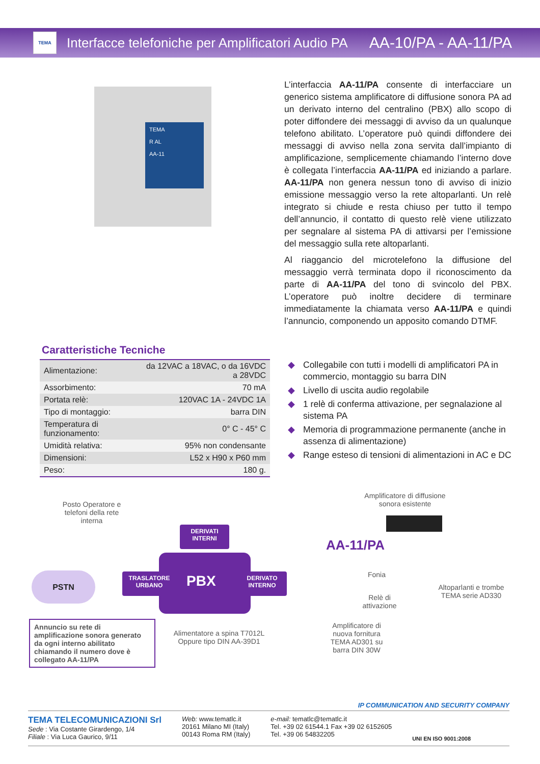TEMA
Interfacce telefoniche per Amplificatori Audio PA AA-10/PA - AA-11/PA
TEMA
R AL
AA-11
L’interfaccia AA-11/PA consente di interfacciare un generico sistema amplificatore di diffusione sonora PA ad un derivato interno del centralino (PBX) allo scopo di poter diffondere dei messaggi di avviso da un qualunque telefono abilitato. L’operatore può quindi diffondere dei messaggi di avviso nella zona servita dall’impianto di amplificazione, semplicemente chiamando l’interno dove è collegata l’interfaccia AA-11/PA ed iniziando a parlare. AA-11/PA non genera nessun tono di avviso di inizio emissione messaggio verso la rete altoparlanti. Un relè integrato si chiude e resta chiuso per tutto il tempo dell’annuncio, il contatto di questo relè viene utilizzato per segnalare al sistema PA di attivarsi per l’emissione del messaggio sulla rete altoparlanti.
Al riaggancio del microtelefono la diffusione del messaggio verrà terminata dopo il riconoscimento da parte di AA-11/PA del tono di svincolo del PBX. L’operatore può inoltre decidere di terminare immediatamente la chiamata verso AA-11/PA e quindi l’annuncio, componendo un apposito comando DTMF.
Caratteristiche Tecniche
| Alimentazione: | da 12VAC a 18VAC, o da 16VDC a 28VDC |
| Assorbimento: | 70 mA |
| Portata relè: | 120VAC 1A - 24VDC 1A |
| Tipo di montaggio: | barra DIN |
| Temperatura di funzionamento: | 0° C - 45° C |
| Umidità relativa: | 95% non condensante |
| Dimensioni: | L52 x H90 x P60 mm |
| Peso: | 180 g. |
◆ Collegabile con tutti i modelli di amplificatori PA in commercio, montaggio su barra DIN
◆ Livello di uscita audio regolabile
◆ 1 relè di conferma attivazione, per segnalazione al sistema PA
◆ Memoria di programmazione permanente (anche in assenza di alimentazione)
◆ Range esteso di tensioni di alimentazioni in AC e DC
Posto Operatore e telefoni della rete interna
Amplificatore di diffusione sonora esistente
AA-11/PA
DERIVATI
INTERNI
TRASLATORE
URBANO
PBX
DERIVATO
INTERNO
PSTN Fonia
Relè di attivazione
Altoparlanti e trombe TEMA serie AD330
Annuncio su rete di amplificazione sonora generato da ogni interno abilitato chiamando il numero dove è collegato AA-11/PA
Alimentatore a spina T7012L Oppure tipo DIN AA-39D1
Amplificatore di nuova fornitura TEMA AD301 su barra DIN 30W
IP COMMUNICATION AND SECURITY COMPANY
TEMA TELECOMUNICAZIONI Srl
Sede : Via Costante Girardengo, 1/4
Filiale : Via Luca Gaurico, 9/11
Web: www.tematlc.it
20161 Milano MI (Italy)
00143 Roma RM (Italy)
e-mail: tematlc@tematlc.it
Tel. +39 02 61544.1 Fax +39 02 6152605
Tel. +39 06 54832205
UNI EN ISO 9001:2008